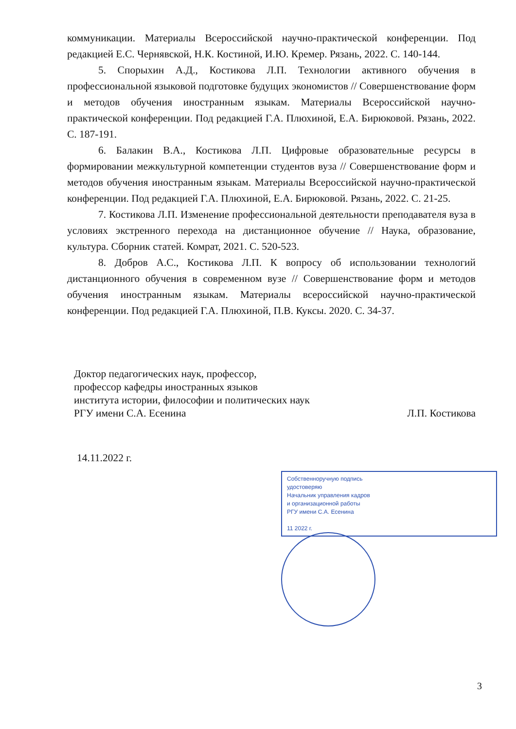коммуникации. Материалы Всероссийской научно-практической конференции. Под редакцией Е.С. Чернявской, Н.К. Костиной, И.Ю. Кремер. Рязань, 2022. С. 140-144.
5. Спорыхин А.Д., Костикова Л.П. Технологии активного обучения в профессиональной языковой подготовке будущих экономистов // Совершенствование форм и методов обучения иностранным языкам. Материалы Всероссийской научно-практической конференции. Под редакцией Г.А. Плюхиной, Е.А. Бирюковой. Рязань, 2022. С. 187-191.
6. Балакин В.А., Костикова Л.П. Цифровые образовательные ресурсы в формировании межкультурной компетенции студентов вуза // Совершенствование форм и методов обучения иностранным языкам. Материалы Всероссийской научно-практической конференции. Под редакцией Г.А. Плюхиной, Е.А. Бирюковой. Рязань, 2022. С. 21-25.
7. Костикова Л.П. Изменение профессиональной деятельности преподавателя вуза в условиях экстренного перехода на дистанционное обучение // Наука, образование, культура. Сборник статей. Комрат, 2021. С. 520-523.
8. Добров А.С., Костикова Л.П. К вопросу об использовании технологий дистанционного обучения в современном вузе // Совершенствование форм и методов обучения иностранным языкам. Материалы всероссийской научно-практической конференции. Под редакцией Г.А. Плюхиной, П.В. Куксы. 2020. С. 34-37.
Доктор педагогических наук, профессор,
профессор кафедры иностранных языков
института истории, философии и политических наук
РГУ имени С.А. Есенина Л.П. Костикова
14.11.2022 г.
Собственноручную подпись
удостоверяю
Начальник управления кадров
и организационной работы
РГУ имени С.А. Есенина
11 2022 г.
3